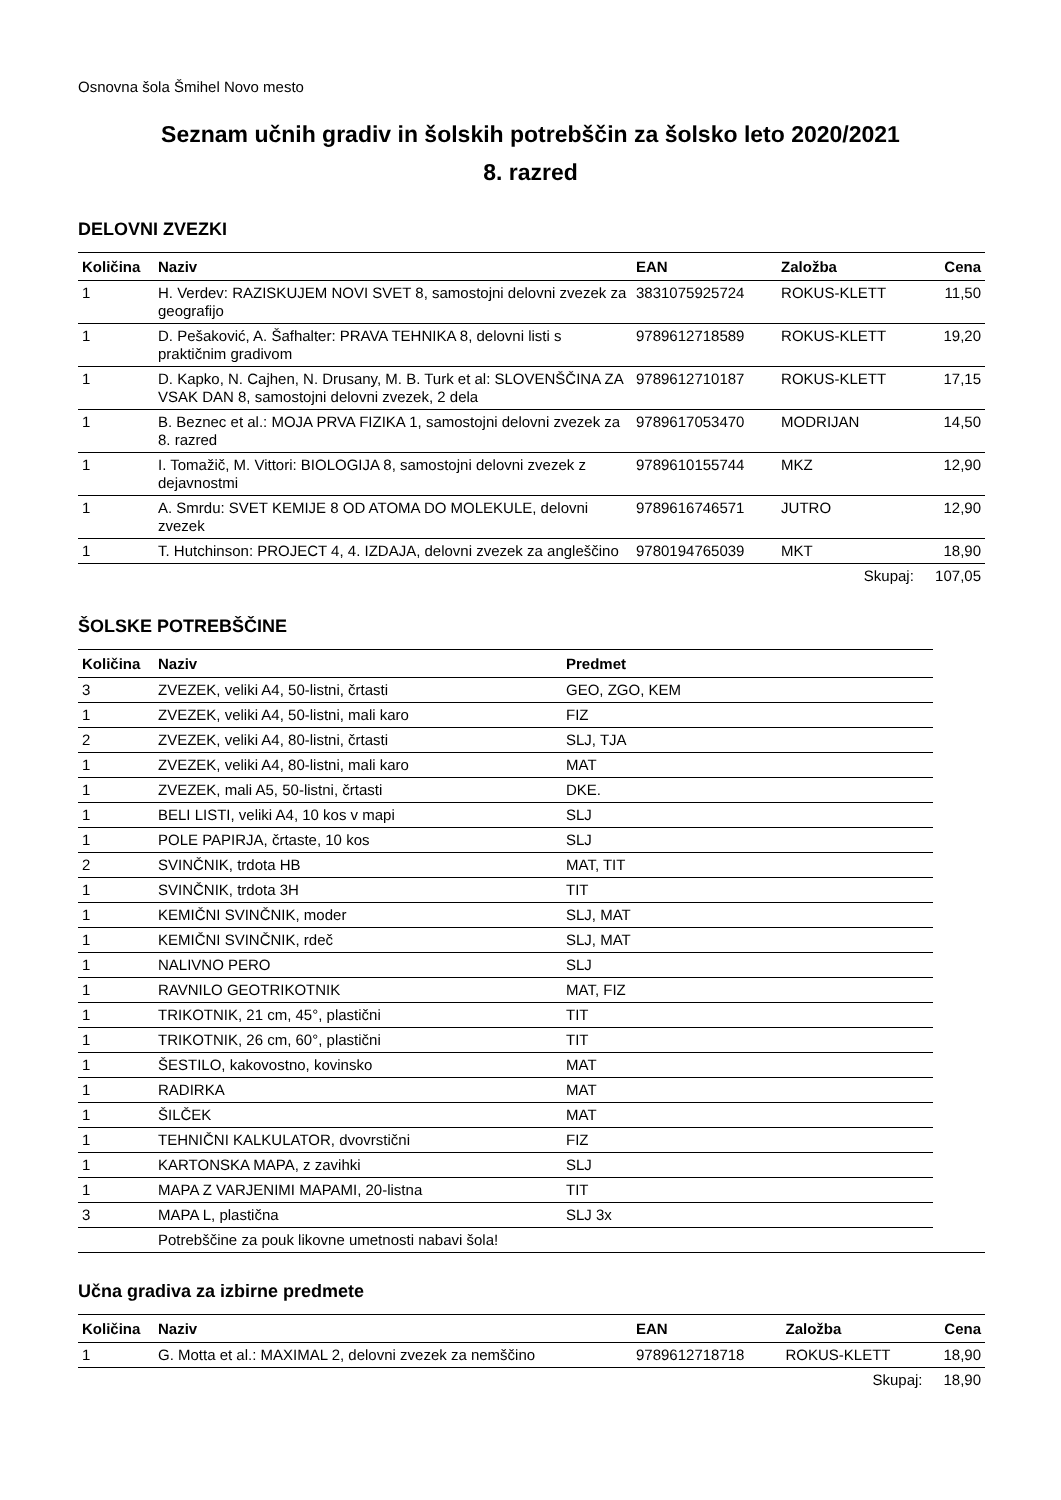Osnovna šola Šmihel Novo mesto
Seznam učnih gradiv in šolskih potrebščin za šolsko leto 2020/2021
8. razred
DELOVNI ZVEZKI
| Količina | Naziv | EAN | Založba | Cena |
| --- | --- | --- | --- | --- |
| 1 | H. Verdev: RAZISKUJEM NOVI SVET 8, samostojni delovni zvezek za geografijo | 3831075925724 | ROKUS-KLETT | 11,50 |
| 1 | D. Pešaković, A. Šafhalter: PRAVA TEHNIKA 8, delovni listi s praktičnim gradivom | 9789612718589 | ROKUS-KLETT | 19,20 |
| 1 | D. Kapko, N. Cajhen, N. Drusany, M. B. Turk et al: SLOVENŠČINA ZA VSAK DAN 8, samostojni delovni zvezek, 2 dela | 9789612710187 | ROKUS-KLETT | 17,15 |
| 1 | B. Beznec et al.: MOJA PRVA FIZIKA 1, samostojni delovni zvezek za 8. razred | 9789617053470 | MODRIJAN | 14,50 |
| 1 | I. Tomažič, M. Vittori: BIOLOGIJA 8, samostojni delovni zvezek z dejavnostmi | 9789610155744 | MKZ | 12,90 |
| 1 | A. Smrdu: SVET KEMIJE 8 OD ATOMA DO MOLEKULE, delovni zvezek | 9789616746571 | JUTRO | 12,90 |
| 1 | T. Hutchinson: PROJECT 4, 4. IZDAJA, delovni zvezek za angleščino | 9780194765039 | MKT | 18,90 |
| | | | Skupaj: | 107,05 |
ŠOLSKE POTREBŠČINE
| Količina | Naziv | Predmet |
| --- | --- | --- |
| 3 | ZVEZEK, veliki A4, 50-listni, črtasti | GEO, ZGO, KEM |
| 1 | ZVEZEK, veliki A4, 50-listni, mali karo | FIZ |
| 2 | ZVEZEK, veliki A4, 80-listni, črtasti | SLJ, TJA |
| 1 | ZVEZEK, veliki A4, 80-listni, mali karo | MAT |
| 1 | ZVEZEK, mali A5, 50-listni, črtasti | DKE. |
| 1 | BELI LISTI, veliki A4, 10 kos v mapi | SLJ |
| 1 | POLE PAPIRJA, črtaste, 10 kos | SLJ |
| 2 | SVINČNIK, trdota HB | MAT, TIT |
| 1 | SVINČNIK, trdota 3H | TIT |
| 1 | KEMIČNI SVINČNIK, moder | SLJ, MAT |
| 1 | KEMIČNI SVINČNIK, rdeč | SLJ, MAT |
| 1 | NALIVNO PERO | SLJ |
| 1 | RAVNILO GEOTRIKOTNIK | MAT, FIZ |
| 1 | TRIKOTNIK, 21 cm, 45°, plastični | TIT |
| 1 | TRIKOTNIK, 26 cm, 60°, plastični | TIT |
| 1 | ŠESTILO, kakovostno, kovinsko | MAT |
| 1 | RADIRKA | MAT |
| 1 | ŠILČEK | MAT |
| 1 | TEHNIČNI KALKULATOR, dvovrstični | FIZ |
| 1 | KARTONSKA MAPA, z zavihki | SLJ |
| 1 | MAPA Z VARJENIMI MAPAMI, 20-listna | TIT |
| 3 | MAPA L, plastična | SLJ 3x |
| | Potrebščine za pouk likovne umetnosti nabavi šola! |
Učna gradiva za izbirne predmete
| Količina | Naziv | EAN | Založba | Cena |
| --- | --- | --- | --- | --- |
| 1 | G. Motta et al.: MAXIMAL 2, delovni zvezek za nemščino | 9789612718718 | ROKUS-KLETT | 18,90 |
| | | | Skupaj: | 18,90 |